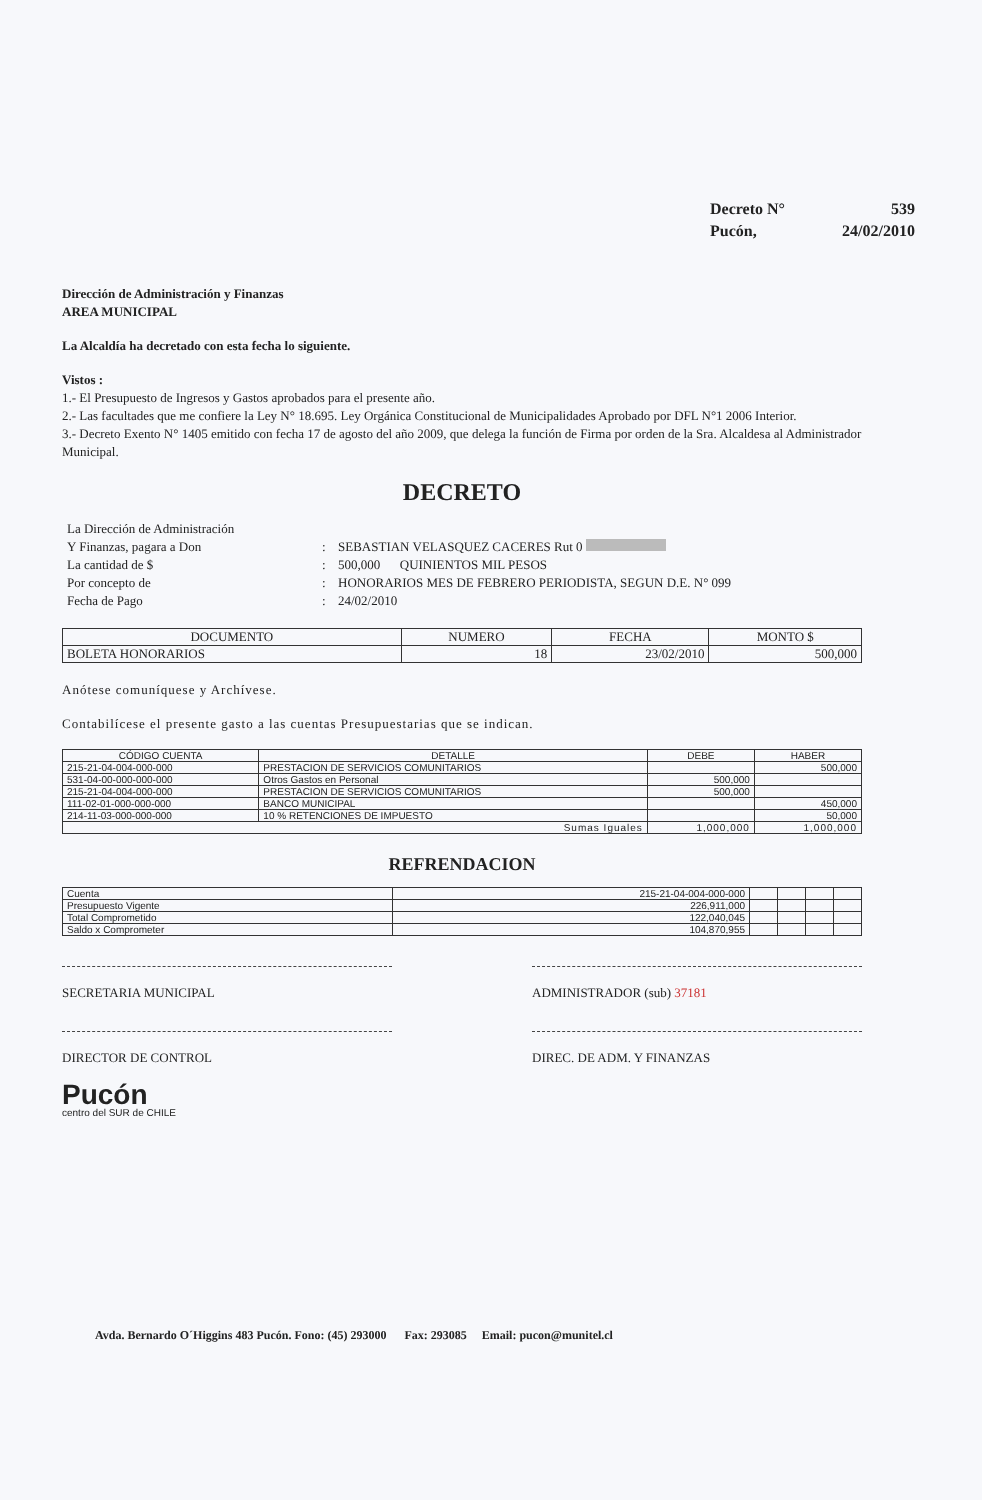Decreto N° 539
Pucón, 24/02/2010
Dirección de Administración y Finanzas
AREA MUNICIPAL
La Alcaldía ha decretado con esta fecha lo siguiente.
Vistos :
1.- El Presupuesto de Ingresos y Gastos aprobados para el presente año.
2.- Las facultades que me confiere la Ley N° 18.695. Ley Orgánica Constitucional de Municipalidades Aprobado por DFL N°1 2006 Interior.
3.- Decreto Exento N° 1405 emitido con fecha 17 de agosto del año 2009, que delega la función de Firma por orden de la Sra. Alcaldesa al Administrador Municipal.
DECRETO
La Dirección de Administración Y Finanzas, pagara a Don: SEBASTIAN VELASQUEZ CACERES Rut 0 La cantidad de $: 500,000 QUINIENTOS MIL PESOS Por concepto de: HONORARIOS MES DE FEBRERO PERIODISTA, SEGUN D.E. N° 099 Fecha de Pago: 24/02/2010
| DOCUMENTO | NUMERO | FECHA | MONTO $ |
| --- | --- | --- | --- |
| BOLETA HONORARIOS | 18 | 23/02/2010 | 500,000 |
Anótese comuníquese y Archívese.
Contabilícese el presente gasto a las cuentas Presupuestarias que se indican.
| CÓDIGO CUENTA | DETALLE | DEBE | HABER |
| --- | --- | --- | --- |
| 215-21-04-004-000-000 | PRESTACION DE SERVICIOS COMUNITARIOS | | 500,000 |
| 531-04-00-000-000-000 | Otros Gastos en Personal | 500,000 | |
| 215-21-04-004-000-000 | PRESTACION DE SERVICIOS COMUNITARIOS | 500,000 | |
| 111-02-01-000-000-000 | BANCO MUNICIPAL | | 450,000 |
| 214-11-03-000-000-000 | 10 % RETENCIONES DE IMPUESTO | | 50,000 |
| Sumas Iguales | | 1,000,000 | 1,000,000 |
REFRENDACION
| Cuenta | 215-21-04-004-000-000 | | | | |
| Presupuesto Vigente | 226,911,000 | | | | |
| Total Comprometido | 122,040,045 | | | | |
| Saldo x Comprometer | 104,870,955 | | | | |
SECRETARIA MUNICIPAL ADMINISTRADOR (sub) 37181
DIRECTOR DE CONTROL DIREC. DE ADM. Y FINANZAS
Pucón
centro del SUR de CHILE
Avda. Bernardo O´Higgins 483 Pucón. Fono: (45) 293000 Fax: 293085 Email: pucon@munitel.cl